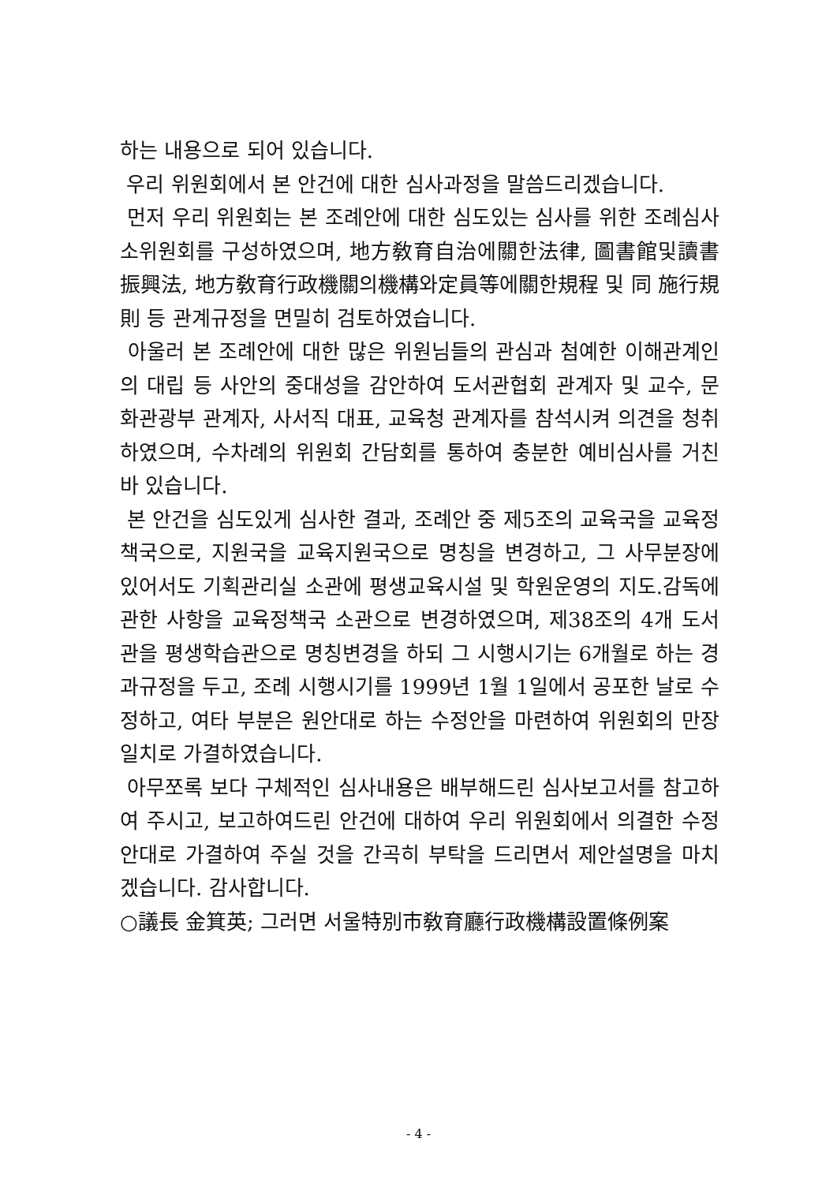하는 내용으로 되어 있습니다.
우리 위원회에서 본 안건에 대한 심사과정을 말씀드리겠습니다.
먼저 우리 위원회는 본 조례안에 대한 심도있는 심사를 위한 조례심사소위원회를 구성하였으며, 地方敎育自治에關한法律, 圖書館및讀書振興法, 地方敎育行政機關의機構와定員等에關한規程 및 同 施行規則 등 관계규정을 면밀히 검토하였습니다.
아울러 본 조례안에 대한 많은 위원님들의 관심과 첨예한 이해관계인의 대립 등 사안의 중대성을 감안하여 도서관협회 관계자 및 교수, 문화관광부 관계자, 사서직 대표, 교육청 관계자를 참석시켜 의견을 청취하였으며, 수차례의 위원회 간담회를 통하여 충분한 예비심사를 거친 바 있습니다.
본 안건을 심도있게 심사한 결과, 조례안 중 제5조의 교육국을 교육정책국으로, 지원국을 교육지원국으로 명칭을 변경하고, 그 사무분장에 있어서도 기획관리실 소관에 평생교육시설 및 학원운영의 지도.감독에 관한 사항을 교육정책국 소관으로 변경하였으며, 제38조의 4개 도서관을 평생학습관으로 명칭변경을 하되 그 시행시기는 6개월로 하는 경과규정을 두고, 조례 시행시기를 1999년 1월 1일에서 공포한 날로 수정하고, 여타 부분은 원안대로 하는 수정안을 마련하여 위원회의 만장일치로 가결하였습니다.
아무쪼록 보다 구체적인 심사내용은 배부해드린 심사보고서를 참고하여 주시고, 보고하여드린 안건에 대하여 우리 위원회에서 의결한 수정안대로 가결하여 주실 것을 간곡히 부탁을 드리면서 제안설명을 마치겠습니다. 감사합니다.
○議長 金箕英; 그러면 서울特別市敎育廳行政機構設置條例案
- 4 -